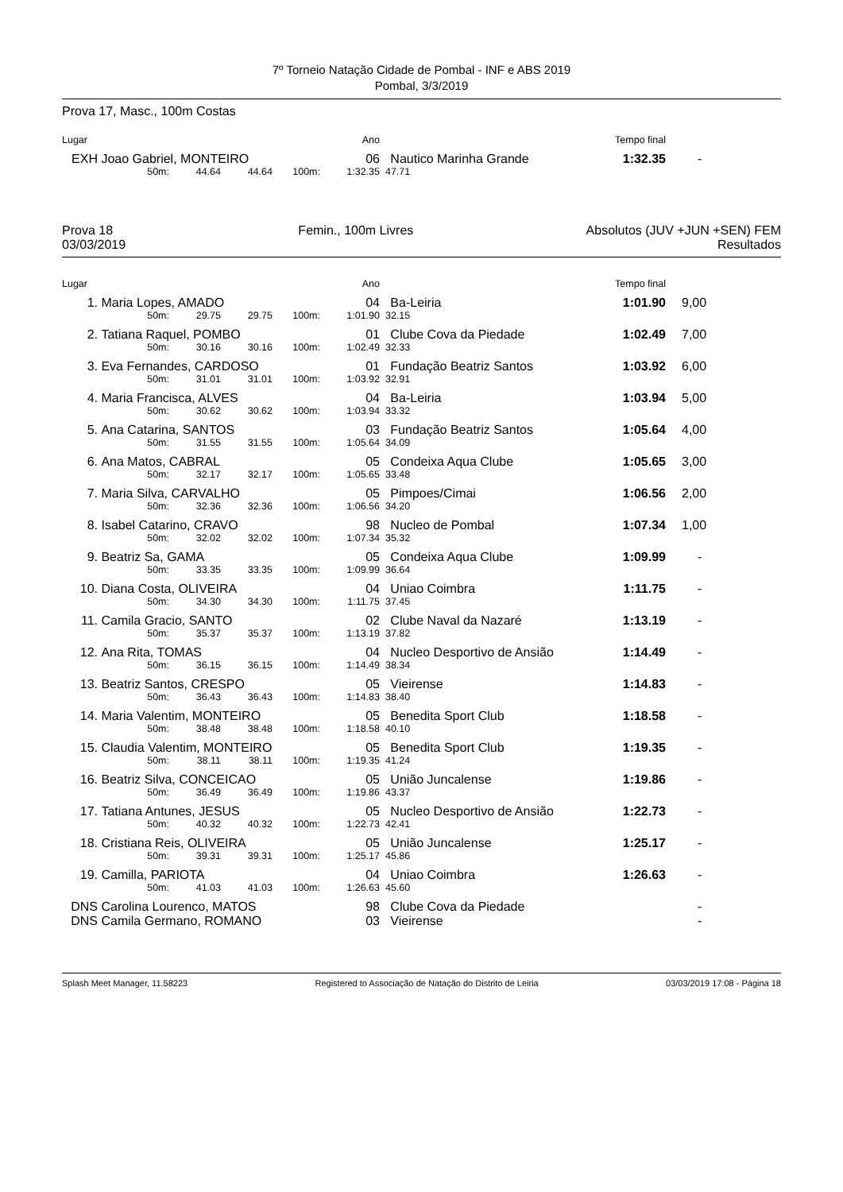7º Torneio Natação Cidade de Pombal - INF e ABS 2019
Pombal, 3/3/2019
Prova 17, Masc., 100m Costas
| Lugar | | | | | | Ano | | Tempo final | |
| EXH | Joao Gabriel, MONTEIRO | | | | | 06 | Nautico Marinha Grande | 1:32.35 | - |
| | | 50m: | 44.64 | 44.64 | 100m: | 1:32.35 | 47.71 | | |
Prova 18
03/03/2019
Femin., 100m Livres Absolutos (JUV +JUN +SEN) FEM
Resultados
| Lugar | | | | | | Ano | | Tempo final | |
| 1. | Maria Lopes, AMADO | | | | | 04 | Ba-Leiria | 1:01.90 | 9,00 |
| | | 50m: | 29.75 | 29.75 | 100m: | 1:01.90 | 32.15 | | |
| 2. | Tatiana Raquel, POMBO | | | | | 01 | Clube Cova da Piedade | 1:02.49 | 7,00 |
| | | 50m: | 30.16 | 30.16 | 100m: | 1:02.49 | 32.33 | | |
| 3. | Eva Fernandes, CARDOSO | | | | | 01 | Fundação Beatriz Santos | 1:03.92 | 6,00 |
| | | 50m: | 31.01 | 31.01 | 100m: | 1:03.92 | 32.91 | | |
| 4. | Maria Francisca, ALVES | | | | | 04 | Ba-Leiria | 1:03.94 | 5,00 |
| | | 50m: | 30.62 | 30.62 | 100m: | 1:03.94 | 33.32 | | |
| 5. | Ana Catarina, SANTOS | | | | | 03 | Fundação Beatriz Santos | 1:05.64 | 4,00 |
| | | 50m: | 31.55 | 31.55 | 100m: | 1:05.64 | 34.09 | | |
| 6. | Ana Matos, CABRAL | | | | | 05 | Condeixa Aqua Clube | 1:05.65 | 3,00 |
| | | 50m: | 32.17 | 32.17 | 100m: | 1:05.65 | 33.48 | | |
| 7. | Maria Silva, CARVALHO | | | | | 05 | Pimpoes/Cimai | 1:06.56 | 2,00 |
| | | 50m: | 32.36 | 32.36 | 100m: | 1:06.56 | 34.20 | | |
| 8. | Isabel Catarino, CRAVO | | | | | 98 | Nucleo de Pombal | 1:07.34 | 1,00 |
| | | 50m: | 32.02 | 32.02 | 100m: | 1:07.34 | 35.32 | | |
| 9. | Beatriz Sa, GAMA | | | | | 05 | Condeixa Aqua Clube | 1:09.99 | - |
| | | 50m: | 33.35 | 33.35 | 100m: | 1:09.99 | 36.64 | | |
| 10. | Diana Costa, OLIVEIRA | | | | | 04 | Uniao Coimbra | 1:11.75 | - |
| | | 50m: | 34.30 | 34.30 | 100m: | 1:11.75 | 37.45 | | |
| 11. | Camila Gracio, SANTO | | | | | 02 | Clube Naval da Nazaré | 1:13.19 | - |
| | | 50m: | 35.37 | 35.37 | 100m: | 1:13.19 | 37.82 | | |
| 12. | Ana Rita, TOMAS | | | | | 04 | Nucleo Desportivo de Ansião | 1:14.49 | - |
| | | 50m: | 36.15 | 36.15 | 100m: | 1:14.49 | 38.34 | | |
| 13. | Beatriz Santos, CRESPO | | | | | 05 | Vieirense | 1:14.83 | - |
| | | 50m: | 36.43 | 36.43 | 100m: | 1:14.83 | 38.40 | | |
| 14. | Maria Valentim, MONTEIRO | | | | | 05 | Benedita Sport Club | 1:18.58 | - |
| | | 50m: | 38.48 | 38.48 | 100m: | 1:18.58 | 40.10 | | |
| 15. | Claudia Valentim, MONTEIRO | | | | | 05 | Benedita Sport Club | 1:19.35 | - |
| | | 50m: | 38.11 | 38.11 | 100m: | 1:19.35 | 41.24 | | |
| 16. | Beatriz Silva, CONCEICAO | | | | | 05 | União Juncalense | 1:19.86 | - |
| | | 50m: | 36.49 | 36.49 | 100m: | 1:19.86 | 43.37 | | |
| 17. | Tatiana Antunes, JESUS | | | | | 05 | Nucleo Desportivo de Ansião | 1:22.73 | - |
| | | 50m: | 40.32 | 40.32 | 100m: | 1:22.73 | 42.41 | | |
| 18. | Cristiana Reis, OLIVEIRA | | | | | 05 | União Juncalense | 1:25.17 | - |
| | | 50m: | 39.31 | 39.31 | 100m: | 1:25.17 | 45.86 | | |
| 19. | Camilla, PARIOTA | | | | | 04 | Uniao Coimbra | 1:26.63 | - |
| | | 50m: | 41.03 | 41.03 | 100m: | 1:26.63 | 45.60 | | |
| DNS | Carolina Lourenco, MATOS | | | | | 98 | Clube Cova da Piedade | | - |
| DNS | Camila Germano, ROMANO | | | | | 03 | Vieirense | | - |
Splash Meet Manager, 11.58223 Registered to Associação de Natação do Distrito de Leiria 03/03/2019 17:08 - Página 18